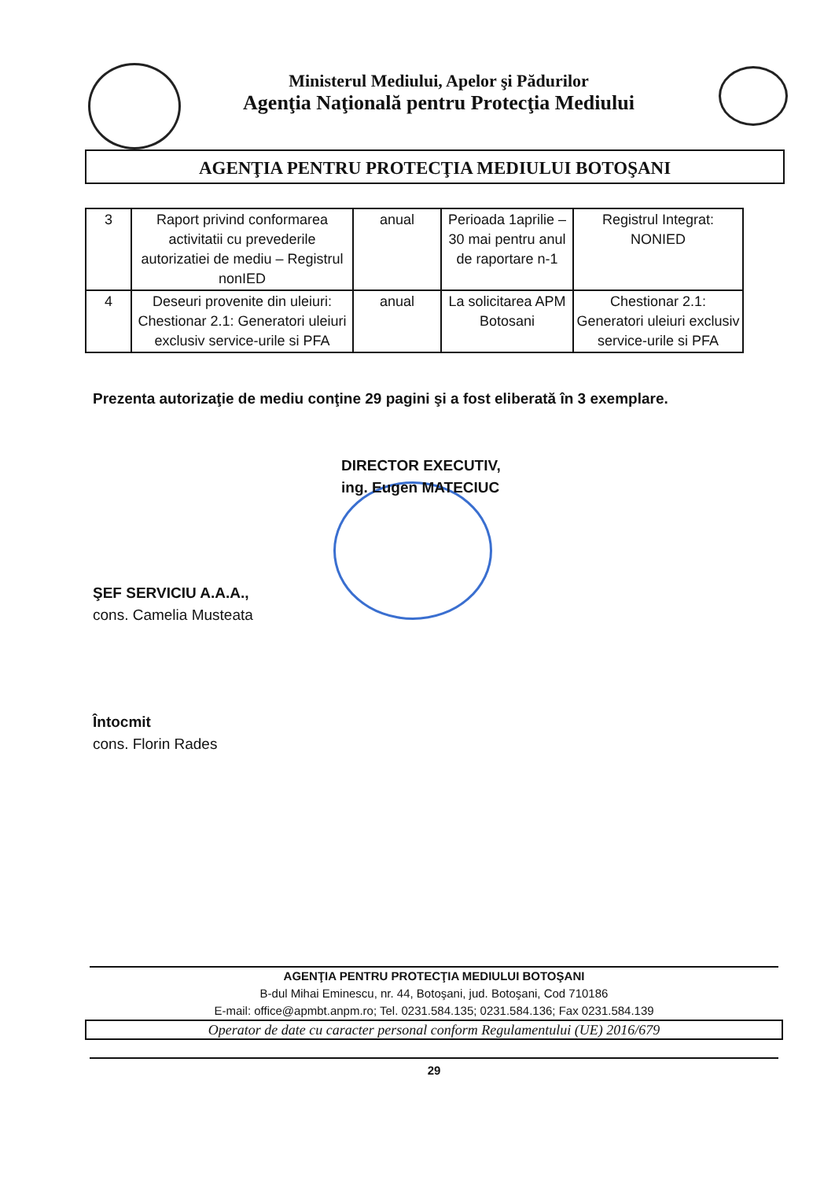Ministerul Mediului, Apelor şi Pădurilor
Agenţia Naţională pentru Protecţia Mediului
AGENŢIA PENTRU PROTECŢIA MEDIULUI BOTOŞANI
| 3 | Raport privind conformarea activitatii cu prevederile autorizatiei de mediu – Registrul nonIED | anual | Perioada 1aprilie – 30 mai pentru anul de raportare n-1 | Registrul Integrat: NONIED |
| 4 | Deseuri provenite din uleiuri: Chestionar 2.1: Generatori uleiuri exclusiv service-urile si PFA | anual | La solicitarea APM Botosani | Chestionar 2.1: Generatori uleiuri exclusiv service-urile si PFA |
Prezenta autorizaţie de mediu conţine 29 pagini şi a fost eliberată în 3 exemplare.
DIRECTOR EXECUTIV,
ing. Eugen MATECIUC
ŞEF SERVICIU A.A.A.,
cons. Camelia Musteata
Întocmit
cons. Florin Rades
AGENŢIA PENTRU PROTECŢIA MEDIULUI BOTOŞANI
B-dul Mihai Eminescu, nr. 44, Botoşani, jud. Botoşani, Cod 710186
E-mail: office@apmbt.anpm.ro; Tel. 0231.584.135; 0231.584.136; Fax 0231.584.139
Operator de date cu caracter personal conform Regulamentului (UE) 2016/679
29